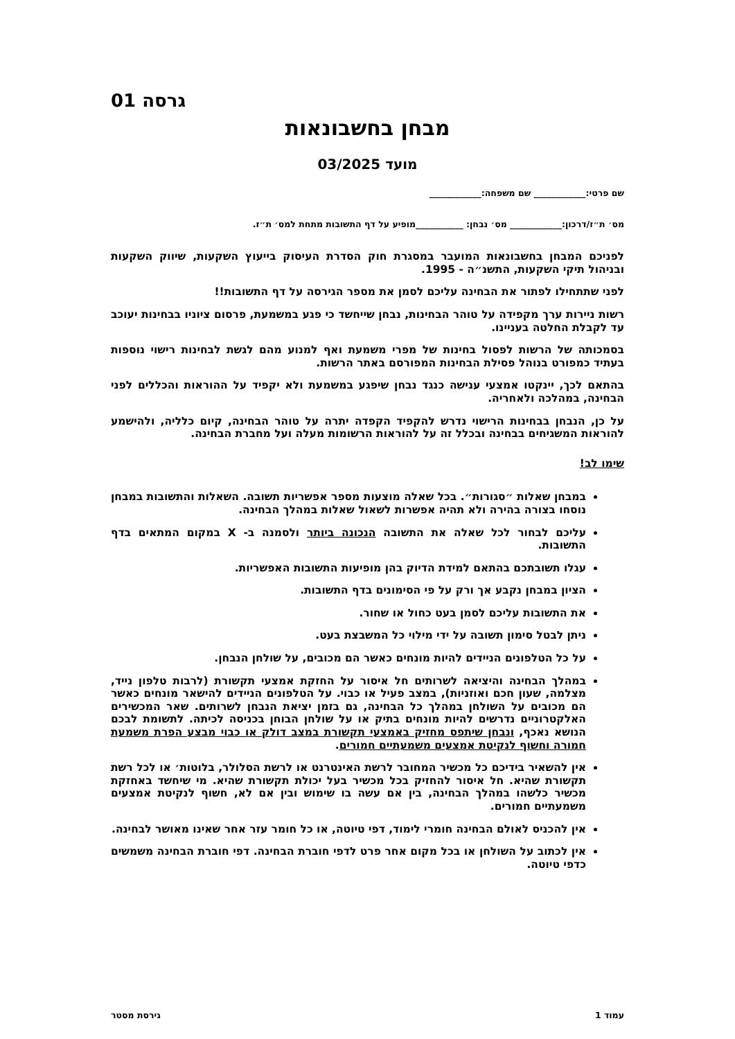גרסה 01
מבחן בחשבונאות
מועד 03/2025
שם פרטי:____________ שם משפחה:____________
מס׳ ת״ז/דרכון:____________ מס׳ נבחן: ___________מופיע על דף התשובות מתחת למס׳ ת״ז.
לפניכם המבחן בחשבונאות המועבר במסגרת חוק הסדרת העיסוק בייעוץ השקעות, שיווק השקעות ובניהול תיקי השקעות, התשנ״ה - 1995.
לפני שתתחילו לפתור את הבחינה עליכם לסמן את מספר הגירסה על דף התשובות!!
רשות ניירות ערך מקפידה על טוהר הבחינות, נבחן שייחשד כי פגע במשמעת, פרסום ציוניו בבחינות יעוכב עד לקבלת החלטה בעניינו.
בסמכותה של הרשות לפסול בחינות של מפרי משמעת ואף למנוע מהם לגשת לבחינות רישוי נוספות בעתיד כמפורט בנוהל פסילת הבחינות המפורסם באתר הרשות.
בהתאם לכך, יינקטו אמצעי ענישה כנגד נבחן שיפגע במשמעת ולא יקפיד על ההוראות והכללים לפני הבחינה, במהלכה ולאחריה.
על כן, הנבחן בבחינות הרישוי נדרש להקפיד הקפדה יתרה על טוהר הבחינה, קיום כלליה, ולהישמע להוראות המשגיחים בבחינה ובכלל זה על להוראות הרשומות מעלה ועל מחברת הבחינה.
שימו לב!
במבחן שאלות ״סגורות״. בכל שאלה מוצעות מספר אפשריות תשובה. השאלות והתשובות במבחן נוסחו בצורה בהירה ולא תהיה אפשרות לשאול שאלות במהלך הבחינה.
עליכם לבחור לכל שאלה את התשובה הנכונה ביותר ולסמנה ב- X במקום המתאים בדף התשובות.
עגלו תשובתכם בהתאם למידת הדיוק בהן מופיעות התשובות האפשריות.
הציון במבחן נקבע אך ורק על פי הסימונים בדף התשובות.
את התשובות עליכם לסמן בעט כחול או שחור.
ניתן לבטל סימון תשובה על ידי מילוי כל המשבצת בעט.
על כל הטלפונים הניידים להיות מונחים כאשר הם מכובים, על שולחן הנבחן.
במהלך הבחינה והיציאה לשרותים חל איסור על החזקת אמצעי תקשורת (לרבות טלפון נייד, מצלמה, שעון חכם ואוזניות), במצב פעיל או כבוי. על הטלפונים הניידים להישאר מונחים כאשר הם מכובים על השולחן במהלך כל הבחינה, גם בזמן יציאת הנבחן לשרותים. שאר המכשירים האלקטרוניים נדרשים להיות מונחים בתיק או על שולחן הבוחן בכניסה לכיתה. לתשומת לבכם הנושא נאכף, ונבחן שיתפס מחזיק באמצעי תקשורת במצב דולק או כבוי מבצע הפרת משמעת חמורה וחשוף לנקיטת אמצעים משמעתיים חמורים.
אין להשאיר בידיכם כל מכשיר המחובר לרשת האינטרנט או לרשת הסלולר, בלוטות׳ או לכל רשת תקשורת שהיא. חל איסור להחזיק בכל מכשיר בעל יכולת תקשורת שהיא. מי שיחשד באחזקת מכשיר כלשהו במהלך הבחינה, בין אם עשה בו שימוש ובין אם לא, חשוף לנקיטת אמצעים משמעתיים חמורים.
אין להכניס לאולם הבחינה חומרי לימוד, דפי טיוטה, או כל חומר עזר אחר שאינו מאושר לבחינה.
אין לכתוב על השולחן או בכל מקום אחר פרט לדפי חוברת הבחינה. דפי חוברת הבחינה משמשים כדפי טיוטה.
עמוד 1 גירסת מסטר